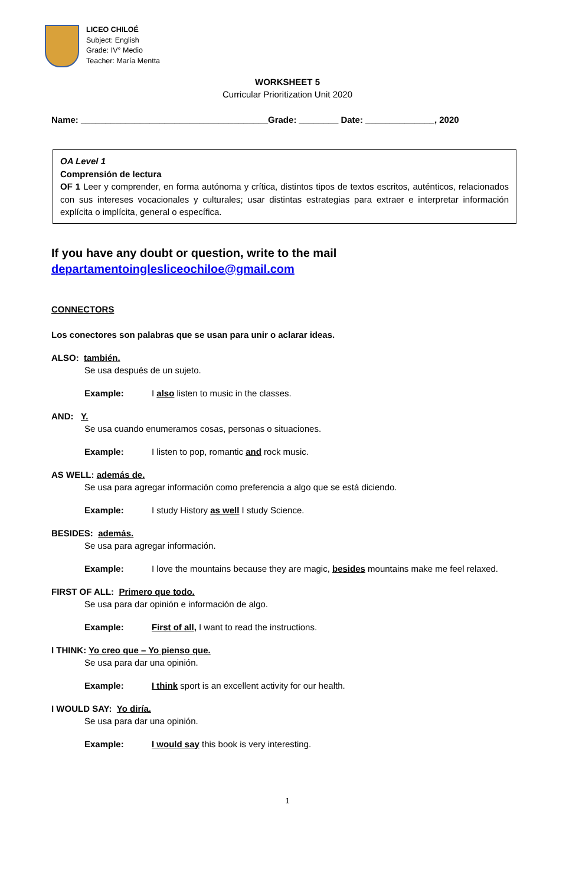LICEO CHILOÉ
Subject: English
Grade: IV° Medio
Teacher: María Mentta
WORKSHEET 5
Curricular Prioritization Unit 2020
Name: ______________________________________Grade: ________ Date: ______________, 2020
OA Level 1
Comprensión de lectura
OF 1 Leer y comprender, en forma autónoma y crítica, distintos tipos de textos escritos, auténticos, relacionados con sus intereses vocacionales y culturales; usar distintas estrategias para extraer e interpretar información explícita o implícita, general o específica.
If you have any doubt or question, write to the mail
departamentoinglesliceochiloe@gmail.com
CONNECTORS
Los conectores son palabras que se usan para unir o aclarar ideas.
ALSO: también.
Se usa después de un sujeto.
Example: I also listen to music in the classes.
AND: Y.
Se usa cuando enumeramos cosas, personas o situaciones.
Example: I listen to pop, romantic and rock music.
AS WELL: además de.
Se usa para agregar información como preferencia a algo que se está diciendo.
Example: I study History as well I study Science.
BESIDES: además.
Se usa para agregar información.
Example: I love the mountains because they are magic, besides mountains make me feel relaxed.
FIRST OF ALL: Primero que todo.
Se usa para dar opinión e información de algo.
Example: First of all, I want to read the instructions.
I THINK: Yo creo que – Yo pienso que.
Se usa para dar una opinión.
Example: I think sport is an excellent activity for our health.
I WOULD SAY: Yo diría.
Se usa para dar una opinión.
Example: I would say this book is very interesting.
1